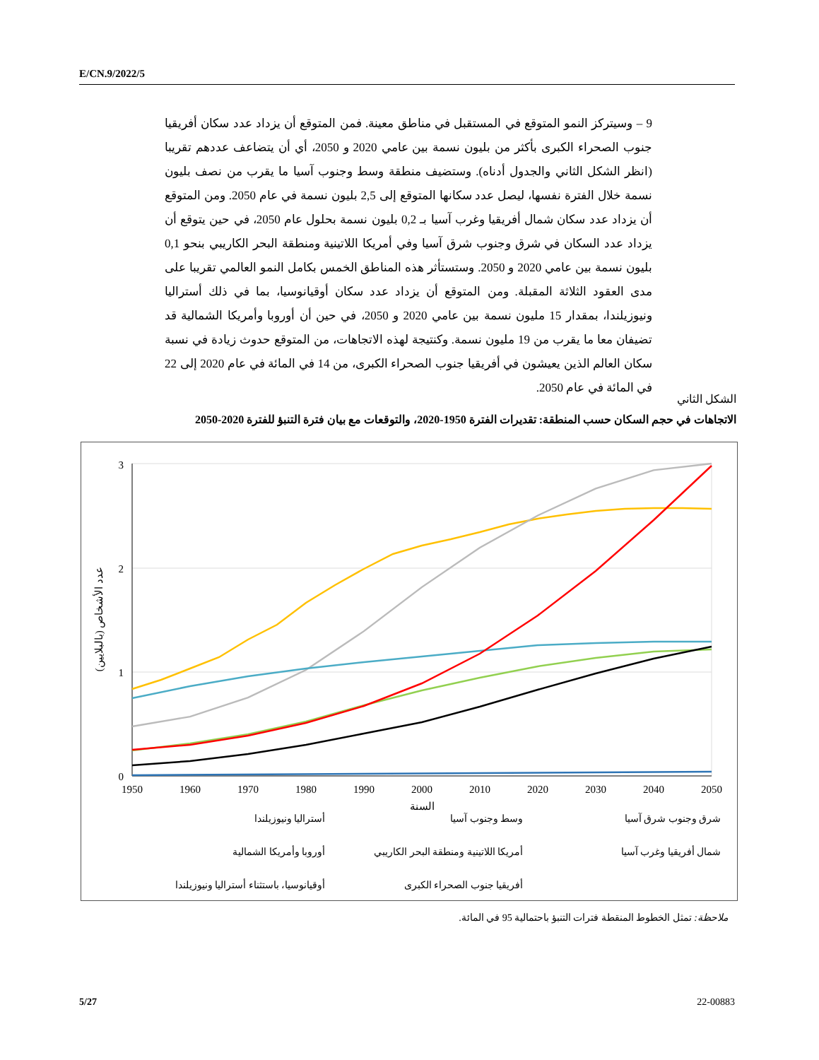E/CN.9/2022/5
9 – وسيتركز النمو المتوقع في المستقبل في مناطق معينة. فمن المتوقع أن يزداد عدد سكان أفريقيا جنوب الصحراء الكبرى بأكثر من بليون نسمة بين عامي 2020 و 2050، أي أن يتضاعف عددهم تقريبا (انظر الشكل الثاني والجدول أدناه). وستضيف منطقة وسط وجنوب آسيا ما يقرب من نصف بليون نسمة خلال الفترة نفسها، ليصل عدد سكانها المتوقع إلى 2,5 بليون نسمة في عام 2050. ومن المتوقع أن يزداد عدد سكان شمال أفريقيا وغرب آسيا بـ 0,2 بليون نسمة بحلول عام 2050، في حين يتوقع أن يزداد عدد السكان في شرق وجنوب شرق آسيا وفي أمريكا اللاتينية ومنطقة البحر الكاريبي بنحو 0,1 بليون نسمة بين عامي 2020 و 2050. وستستأثر هذه المناطق الخمس بكامل النمو العالمي تقريبا على مدى العقود الثلاثة المقبلة. ومن المتوقع أن يزداد عدد سكان أوقيانوسيا، بما في ذلك أستراليا ونيوزيلندا، بمقدار 15 مليون نسمة بين عامي 2020 و 2050، في حين أن أوروبا وأمريكا الشمالية قد تضيفان معا ما يقرب من 19 مليون نسمة. وكنتيجة لهذه الاتجاهات، من المتوقع حدوث زيادة في نسبة سكان العالم الذين يعيشون في أفريقيا جنوب الصحراء الكبرى، من 14 في المائة في عام 2020 إلى 22 في المائة في عام 2050.
الشكل الثاني
الاتجاهات في حجم السكان حسب المنطقة: تقديرات الفترة 1950-2020، والتوقعات مع بيان فترة التنبؤ للفترة 2020-2050
3
2
1
0
1950
1960
1970
1980
1990
2000
2010
2020
2030
2040
2050
السنة
عدد الأشخاص (بالبلايين)
شرق وجنوب شرق آسيا وسط وجنوب آسيا أستراليا ونيوزيلندا شمال أفريقيا وغرب آسيا أمريكا اللاتينية ومنطقة البحر الكاريبي أوروبا وأمريكا الشمالية أفريقيا جنوب الصحراء الكبرى أوقيانوسيا، باستثناء أستراليا ونيوزيلندا
ملاحظة: تمثل الخطوط المنقطة فترات التنبؤ باحتمالية 95 في المائة.
5/27 22-00883